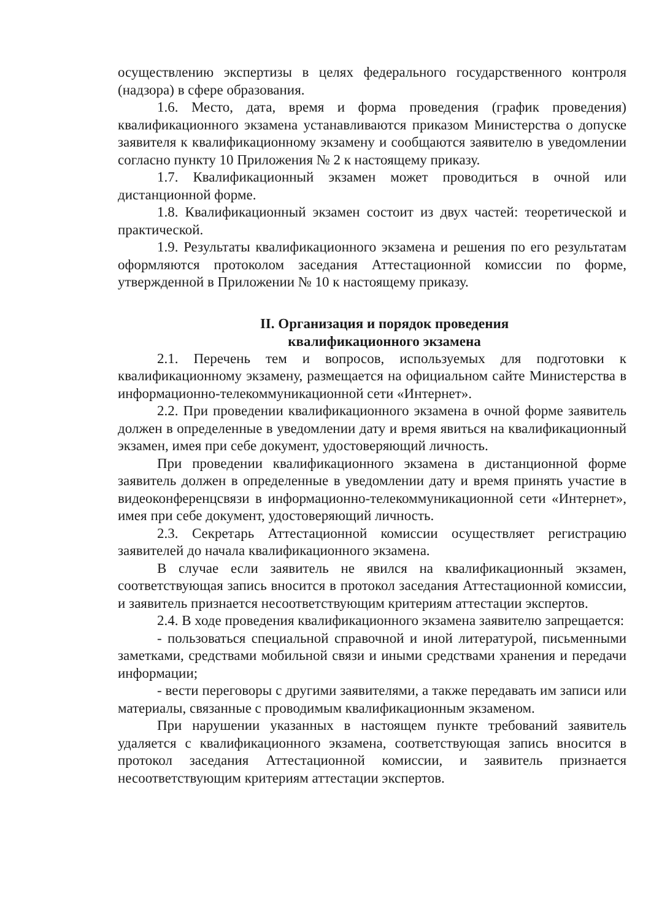осуществлению экспертизы в целях федерального государственного контроля (надзора) в сфере образования.
1.6. Место, дата, время и форма проведения (график проведения) квалификационного экзамена устанавливаются приказом Министерства о допуске заявителя к квалификационному экзамену и сообщаются заявителю в уведомлении согласно пункту 10 Приложения № 2 к настоящему приказу.
1.7. Квалификационный экзамен может проводиться в очной или дистанционной форме.
1.8. Квалификационный экзамен состоит из двух частей: теоретической и практической.
1.9. Результаты квалификационного экзамена и решения по его результатам оформляются протоколом заседания Аттестационной комиссии по форме, утвержденной в Приложении № 10 к настоящему приказу.
II. Организация и порядок проведения
квалификационного экзамена
2.1. Перечень тем и вопросов, используемых для подготовки к квалификационному экзамену, размещается на официальном сайте Министерства в информационно-телекоммуникационной сети «Интернет».
2.2. При проведении квалификационного экзамена в очной форме заявитель должен в определенные в уведомлении дату и время явиться на квалификационный экзамен, имея при себе документ, удостоверяющий личность.
При проведении квалификационного экзамена в дистанционной форме заявитель должен в определенные в уведомлении дату и время принять участие в видеоконференцсвязи в информационно-телекоммуникационной сети «Интернет», имея при себе документ, удостоверяющий личность.
2.3. Секретарь Аттестационной комиссии осуществляет регистрацию заявителей до начала квалификационного экзамена.
В случае если заявитель не явился на квалификационный экзамен, соответствующая запись вносится в протокол заседания Аттестационной комиссии, и заявитель признается несоответствующим критериям аттестации экспертов.
2.4. В ходе проведения квалификационного экзамена заявителю запрещается:
- пользоваться специальной справочной и иной литературой, письменными заметками, средствами мобильной связи и иными средствами хранения и передачи информации;
- вести переговоры с другими заявителями, а также передавать им записи или материалы, связанные с проводимым квалификационным экзаменом.
При нарушении указанных в настоящем пункте требований заявитель удаляется с квалификационного экзамена, соответствующая запись вносится в протокол заседания Аттестационной комиссии, и заявитель признается несоответствующим критериям аттестации экспертов.